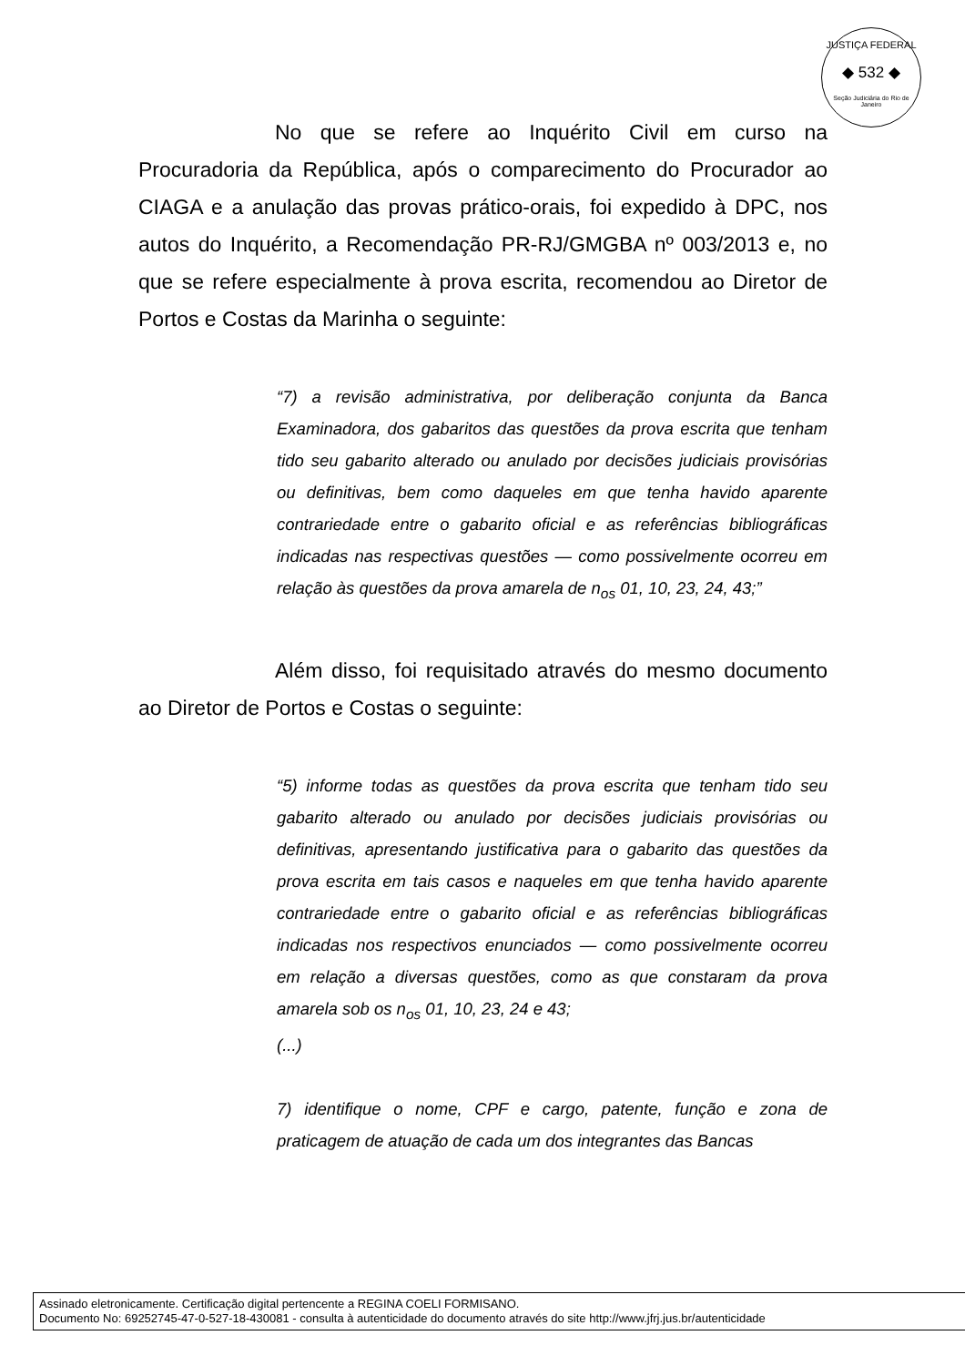JUSTIÇA FEDERAL
◆ 532 ◆
Seção Judiciária do Rio de Janeiro
No que se refere ao Inquérito Civil em curso na Procuradoria da República, após o comparecimento do Procurador ao CIAGA e a anulação das provas prático-orais, foi expedido à DPC, nos autos do Inquérito, a Recomendação PR-RJ/GMGBA nº 003/2013 e, no que se refere especialmente à prova escrita, recomendou ao Diretor de Portos e Costas da Marinha o seguinte:
“7) a revisão administrativa, por deliberação conjunta da Banca Examinadora, dos gabaritos das questões da prova escrita que tenham tido seu gabarito alterado ou anulado por decisões judiciais provisórias ou definitivas, bem como daqueles em que tenha havido aparente contrariedade entre o gabarito oficial e as referências bibliográficas indicadas nas respectivas questões — como possivelmente ocorreu em relação às questões da prova amarela de n<sub>os</sub> 01, 10, 23, 24, 43;”
Além disso, foi requisitado através do mesmo documento ao Diretor de Portos e Costas o seguinte:
“5) informe todas as questões da prova escrita que tenham tido seu gabarito alterado ou anulado por decisões judiciais provisórias ou definitivas, apresentando justificativa para o gabarito das questões da prova escrita em tais casos e naqueles em que tenha havido aparente contrariedade entre o gabarito oficial e as referências bibliográficas indicadas nos respectivos enunciados — como possivelmente ocorreu em relação a diversas questões, como as que constaram da prova amarela sob os n<sub>os</sub> 01, 10, 23, 24 e 43;
(...)
7) identifique o nome, CPF e cargo, patente, função e zona de praticagem de atuação de cada um dos integrantes das Bancas
Assinado eletronicamente. Certificação digital pertencente a REGINA COELI FORMISANO.
Documento No: 69252745-47-0-527-18-430081 - consulta à autenticidade do documento através do site http://www.jfrj.jus.br/autenticidade